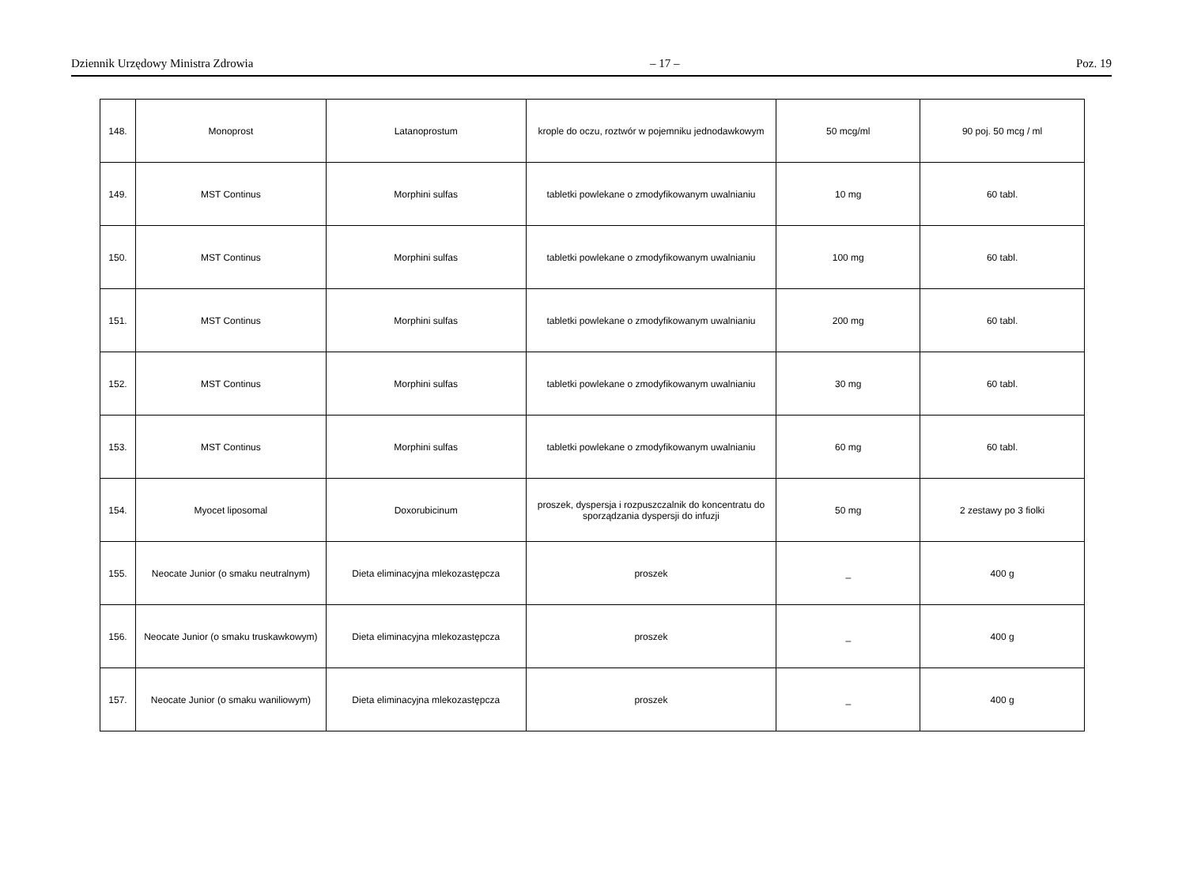Dziennik Urzędowy Ministra Zdrowia – 17 – Poz. 19
| 148. | Monoprost | Latanoprostum | krople do oczu, roztwór w pojemniku jednodawkowym | 50 mcg/ml | 90 poj. 50 mcg / ml |
| 149. | MST Continus | Morphini sulfas | tabletki powlekane o zmodyfikowanym uwalnianiu | 10 mg | 60 tabl. |
| 150. | MST Continus | Morphini sulfas | tabletki powlekane o zmodyfikowanym uwalnianiu | 100 mg | 60 tabl. |
| 151. | MST Continus | Morphini sulfas | tabletki powlekane o zmodyfikowanym uwalnianiu | 200 mg | 60 tabl. |
| 152. | MST Continus | Morphini sulfas | tabletki powlekane o zmodyfikowanym uwalnianiu | 30 mg | 60 tabl. |
| 153. | MST Continus | Morphini sulfas | tabletki powlekane o zmodyfikowanym uwalnianiu | 60 mg | 60 tabl. |
| 154. | Myocet liposomal | Doxorubicinum | proszek, dyspersja i rozpuszczalnik do koncentratu do sporządzania dyspersji do infuzji | 50 mg | 2 zestawy po 3 fiolki |
| 155. | Neocate Junior (o smaku neutralnym) | Dieta eliminacyjna mlekozastępcza | proszek | _ | 400 g |
| 156. | Neocate Junior (o smaku truskawkowym) | Dieta eliminacyjna mlekozastępcza | proszek | _ | 400 g |
| 157. | Neocate Junior (o smaku waniliowym) | Dieta eliminacyjna mlekozastępcza | proszek | _ | 400 g |